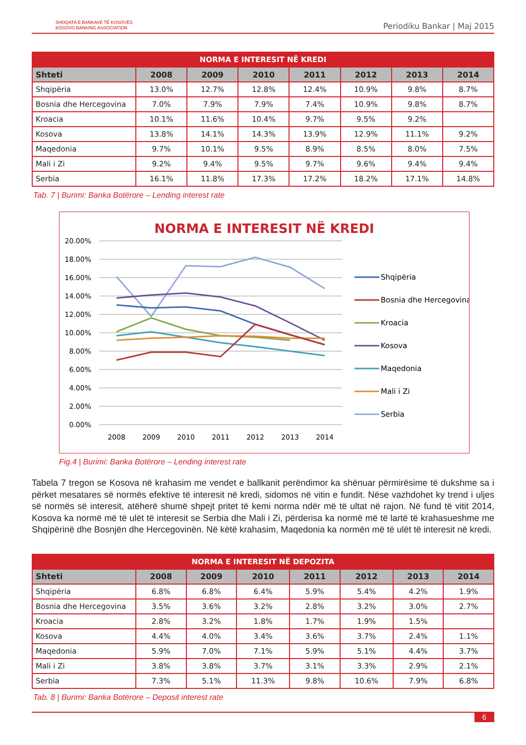SHOQATA E BANKAVE TË KOSOVËS
KOSOVO BANKING ASSOCIATION
Periodiku Bankar | Maj 2015
| NORMA E INTERESIT NË KREDI | | | | | | | |
| --- | --- | --- | --- | --- | --- | --- | --- |
| Shteti | 2008 | 2009 | 2010 | 2011 | 2012 | 2013 | 2014 |
| Shqipëria | 13.0% | 12.7% | 12.8% | 12.4% | 10.9% | 9.8% | 8.7% |
| Bosnia dhe Hercegovina | 7.0% | 7.9% | 7.9% | 7.4% | 10.9% | 9.8% | 8.7% |
| Kroacia | 10.1% | 11.6% | 10.4% | 9.7% | 9.5% | 9.2% | |
| Kosova | 13.8% | 14.1% | 14.3% | 13.9% | 12.9% | 11.1% | 9.2% |
| Maqedonia | 9.7% | 10.1% | 9.5% | 8.9% | 8.5% | 8.0% | 7.5% |
| Mali i Zi | 9.2% | 9.4% | 9.5% | 9.7% | 9.6% | 9.4% | 9.4% |
| Serbia | 16.1% | 11.8% | 17.3% | 17.2% | 18.2% | 17.1% | 14.8% |
Tab. 7 | Burimi: Banka Botërore – Lending interest rate
NORMA E INTERESIT NË KREDI
20.00%
18.00%
16.00%
14.00%
12.00%
10.00%
8.00%
6.00%
4.00%
2.00%
0.00%
2008
2009
2010
2011
2012
2013
2014
Shqipëria
Bosnia dhe Hercegovina
Kroacia
Kosova
Maqedonia
Mali i Zi
Serbia
Fig.4 | Burimi: Banka Botërore – Lending interest rate
Tabela 7 tregon se Kosova në krahasim me vendet e ballkanit perëndimor ka shënuar përmirësime të dukshme sa i përket mesatares së normës efektive të interesit në kredi, sidomos në vitin e fundit. Nëse vazhdohet ky trend i uljes së normës së interesit, atëherë shumë shpejt pritet të kemi norma ndër më të ultat në rajon. Në fund të vitit 2014, Kosova ka normë më të ulët të interesit se Serbia dhe Mali i Zi, përderisa ka normë më të lartë të krahasueshme me Shqipërinë dhe Bosnjën dhe Hercegovinën. Në këtë krahasim, Maqedonia ka normën më të ulët të interesit në kredi.
| NORMA E INTERESIT NË DEPOZITA | | | | | | | |
| --- | --- | --- | --- | --- | --- | --- | --- |
| Shteti | 2008 | 2009 | 2010 | 2011 | 2012 | 2013 | 2014 |
| Shqipëria | 6.8% | 6.8% | 6.4% | 5.9% | 5.4% | 4.2% | 1.9% |
| Bosnia dhe Hercegovina | 3.5% | 3.6% | 3.2% | 2.8% | 3.2% | 3.0% | 2.7% |
| Kroacia | 2.8% | 3.2% | 1.8% | 1.7% | 1.9% | 1.5% | |
| Kosova | 4.4% | 4.0% | 3.4% | 3.6% | 3.7% | 2.4% | 1.1% |
| Maqedonia | 5.9% | 7.0% | 7.1% | 5.9% | 5.1% | 4.4% | 3.7% |
| Mali i Zi | 3.8% | 3.8% | 3.7% | 3.1% | 3.3% | 2.9% | 2.1% |
| Serbia | 7.3% | 5.1% | 11.3% | 9.8% | 10.6% | 7.9% | 6.8% |
Tab. 8 | Burimi: Banka Botërore – Deposit interest rate
6